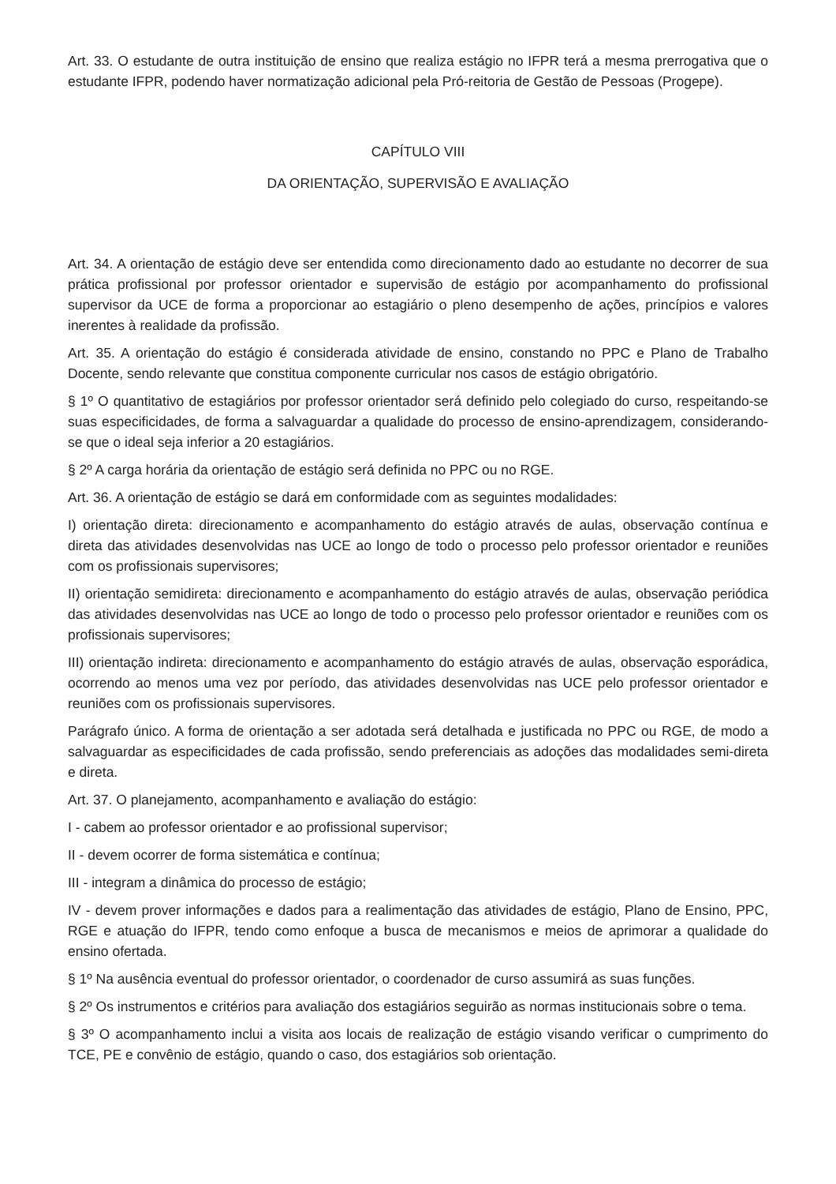Art. 33. O estudante de outra instituição de ensino que realiza estágio no IFPR terá a mesma prerrogativa que o estudante IFPR, podendo haver normatização adicional pela Pró-reitoria de Gestão de Pessoas (Progepe).
CAPÍTULO VIII
DA ORIENTAÇÃO, SUPERVISÃO E AVALIAÇÃO
Art. 34. A orientação de estágio deve ser entendida como direcionamento dado ao estudante no decorrer de sua prática profissional por professor orientador e supervisão de estágio por acompanhamento do profissional supervisor da UCE de forma a proporcionar ao estagiário o pleno desempenho de ações, princípios e valores inerentes à realidade da profissão.
Art. 35. A orientação do estágio é considerada atividade de ensino, constando no PPC e Plano de Trabalho Docente, sendo relevante que constitua componente curricular nos casos de estágio obrigatório.
§ 1º O quantitativo de estagiários por professor orientador será definido pelo colegiado do curso, respeitando-se suas especificidades, de forma a salvaguardar a qualidade do processo de ensino-aprendizagem, considerando-se que o ideal seja inferior a 20 estagiários.
§ 2º A carga horária da orientação de estágio será definida no PPC ou no RGE.
Art. 36. A orientação de estágio se dará em conformidade com as seguintes modalidades:
I) orientação direta: direcionamento e acompanhamento do estágio através de aulas, observação contínua e direta das atividades desenvolvidas nas UCE ao longo de todo o processo pelo professor orientador e reuniões com os profissionais supervisores;
II) orientação semidireta: direcionamento e acompanhamento do estágio através de aulas, observação periódica das atividades desenvolvidas nas UCE ao longo de todo o processo pelo professor orientador e reuniões com os profissionais supervisores;
III) orientação indireta: direcionamento e acompanhamento do estágio através de aulas, observação esporádica, ocorrendo ao menos uma vez por período, das atividades desenvolvidas nas UCE pelo professor orientador e reuniões com os profissionais supervisores.
Parágrafo único. A forma de orientação a ser adotada será detalhada e justificada no PPC ou RGE, de modo a salvaguardar as especificidades de cada profissão, sendo preferenciais as adoções das modalidades semi-direta e direta.
Art. 37. O planejamento, acompanhamento e avaliação do estágio:
I - cabem ao professor orientador e ao profissional supervisor;
II - devem ocorrer de forma sistemática e contínua;
III - integram a dinâmica do processo de estágio;
IV - devem prover informações e dados para a realimentação das atividades de estágio, Plano de Ensino, PPC, RGE e atuação do IFPR, tendo como enfoque a busca de mecanismos e meios de aprimorar a qualidade do ensino ofertada.
§ 1º Na ausência eventual do professor orientador, o coordenador de curso assumirá as suas funções.
§ 2º Os instrumentos e critérios para avaliação dos estagiários seguirão as normas institucionais sobre o tema.
§ 3º O acompanhamento inclui a visita aos locais de realização de estágio visando verificar o cumprimento do TCE, PE e convênio de estágio, quando o caso, dos estagiários sob orientação.